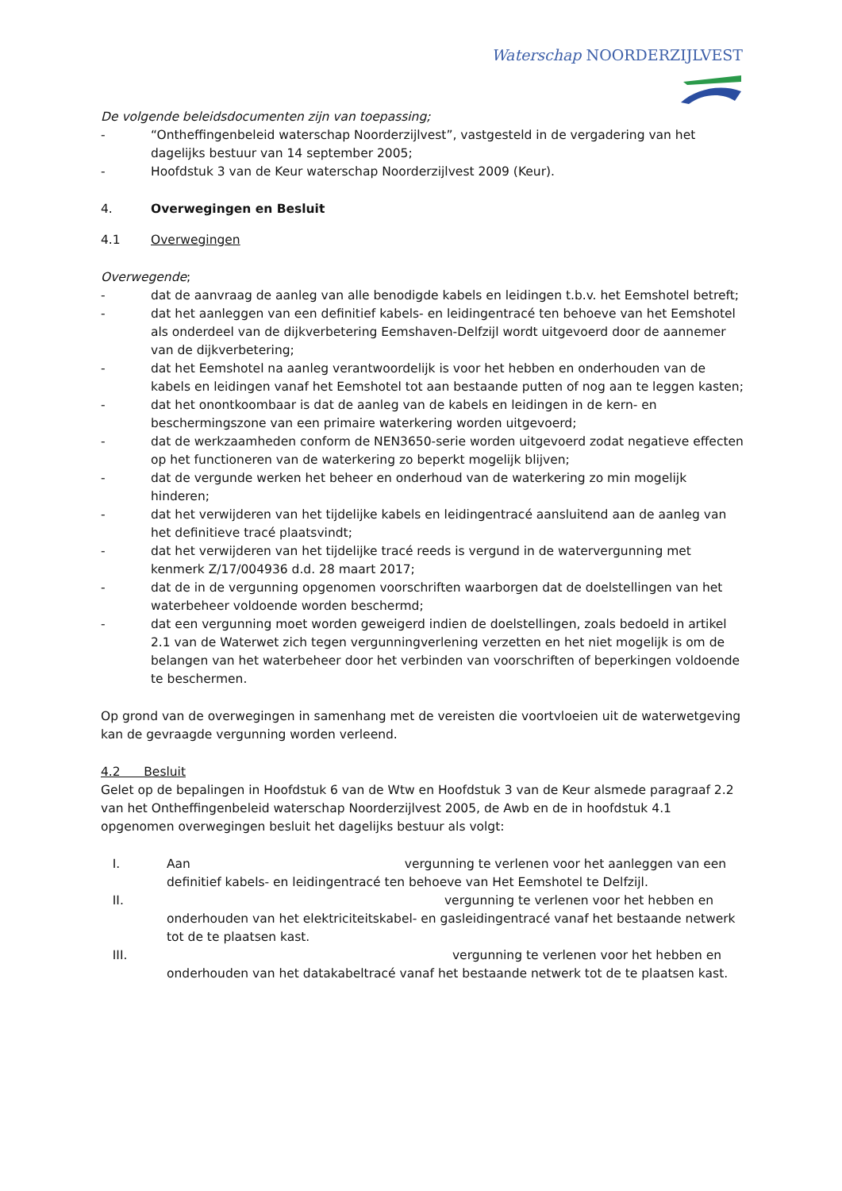Waterschap NOORDERZIJLVEST
De volgende beleidsdocumenten zijn van toepassing;
- “Ontheffingenbeleid waterschap Noorderzijlvest”, vastgesteld in de vergadering van het dagelijks bestuur van 14 september 2005;
- Hoofdstuk 3 van de Keur waterschap Noorderzijlvest 2009 (Keur).
4. Overwegingen en Besluit
4.1 Overwegingen
Overwegende;
- dat de aanvraag de aanleg van alle benodigde kabels en leidingen t.b.v. het Eemshotel betreft;
- dat het aanleggen van een definitief kabels- en leidingentracé ten behoeve van het Eemshotel als onderdeel van de dijkverbetering Eemshaven-Delfzijl wordt uitgevoerd door de aannemer van de dijkverbetering;
- dat het Eemshotel na aanleg verantwoordelijk is voor het hebben en onderhouden van de kabels en leidingen vanaf het Eemshotel tot aan bestaande putten of nog aan te leggen kasten;
- dat het onontkoombaar is dat de aanleg van de kabels en leidingen in de kern- en beschermingszone van een primaire waterkering worden uitgevoerd;
- dat de werkzaamheden conform de NEN3650-serie worden uitgevoerd zodat negatieve effecten op het functioneren van de waterkering zo beperkt mogelijk blijven;
- dat de vergunde werken het beheer en onderhoud van de waterkering zo min mogelijk hinderen;
- dat het verwijderen van het tijdelijke kabels en leidingentracé aansluitend aan de aanleg van het definitieve tracé plaatsvindt;
- dat het verwijderen van het tijdelijke tracé reeds is vergund in de watervergunning met kenmerk Z/17/004936 d.d. 28 maart 2017;
- dat de in de vergunning opgenomen voorschriften waarborgen dat de doelstellingen van het waterbeheer voldoende worden beschermd;
- dat een vergunning moet worden geweigerd indien de doelstellingen, zoals bedoeld in artikel 2.1 van de Waterwet zich tegen vergunningverlening verzetten en het niet mogelijk is om de belangen van het waterbeheer door het verbinden van voorschriften of beperkingen voldoende te beschermen.
Op grond van de overwegingen in samenhang met de vereisten die voortvloeien uit de waterwetgeving kan de gevraagde vergunning worden verleend.
4.2 Besluit
Gelet op de bepalingen in Hoofdstuk 6 van de Wtw en Hoofdstuk 3 van de Keur alsmede paragraaf 2.2 van het Ontheffingenbeleid waterschap Noorderzijlvest 2005, de Awb en de in hoofdstuk 4.1 opgenomen overwegingen besluit het dagelijks bestuur als volgt:
I. Aan vergunning te verlenen voor het aanleggen van een definitief kabels- en leidingentracé ten behoeve van Het Eemshotel te Delfzijl.
II. vergunning te verlenen voor het hebben en onderhouden van het elektriciteitskabel- en gasleidingentracé vanaf het bestaande netwerk tot de te plaatsen kast.
III. vergunning te verlenen voor het hebben en onderhouden van het datakabeltracé vanaf het bestaande netwerk tot de te plaatsen kast.